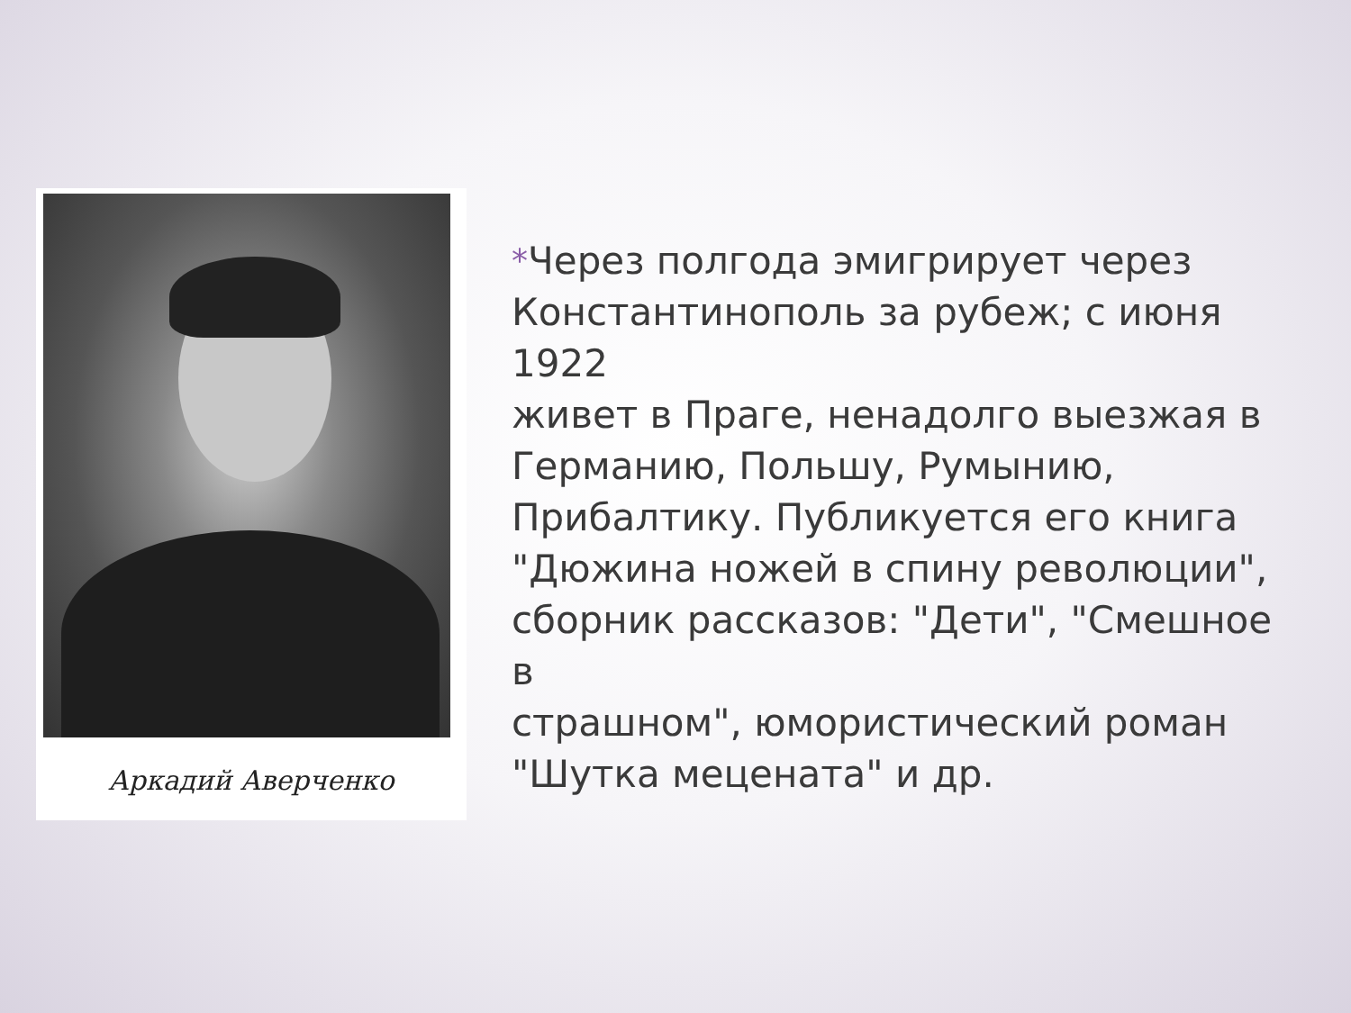Аркадий Аверченко
*Через полгода эмигрирует через
Константинополь за рубеж; с июня 1922
живет в Праге, ненадолго выезжая в
Германию, Польшу, Румынию,
Прибалтику. Публикуется его книга
"Дюжина ножей в спину революции",
сборник рассказов: "Дети", "Смешное в
страшном", юмористический роман
"Шутка мецената" и др.